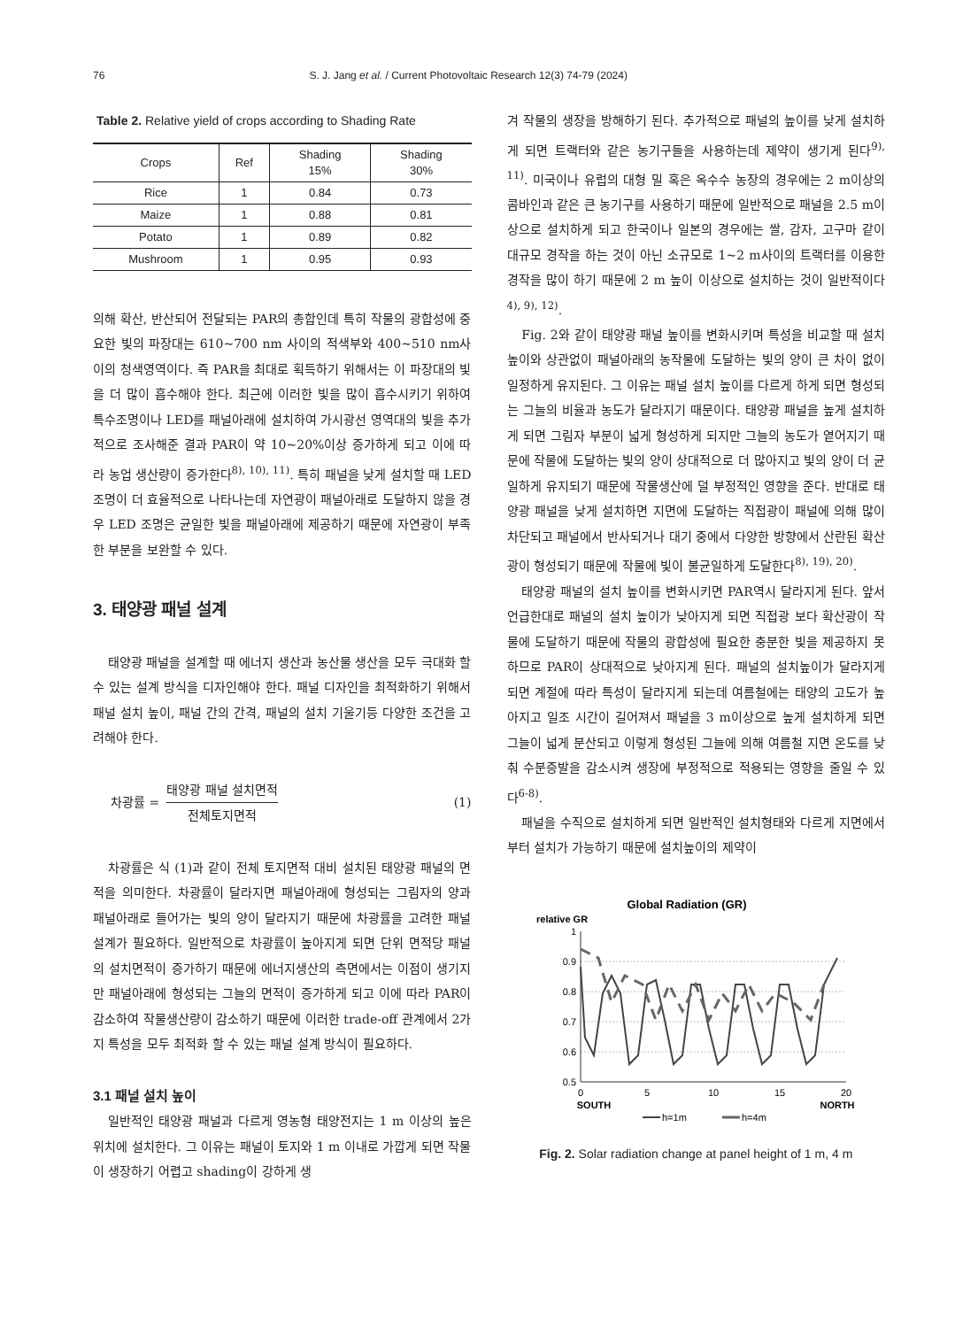76 S. J. Jang et al. / Current Photovoltaic Research 12(3) 74-79 (2024)
Table 2. Relative yield of crops according to Shading Rate
| Crops | Ref | Shading 15% | Shading 30% |
| --- | --- | --- | --- |
| Rice | 1 | 0.84 | 0.73 |
| Maize | 1 | 0.88 | 0.81 |
| Potato | 1 | 0.89 | 0.82 |
| Mushroom | 1 | 0.95 | 0.93 |
의해 확산, 반산되어 전달되는 PAR의 총합인데 특히 작물의 광합성에 중요한 빛의 파장대는 610~700 nm 사이의 적색부와 400~510 nm사이의 청색영역이다. 즉 PAR을 최대로 획득하기 위해서는 이 파장대의 빛을 더 많이 흡수해야 한다. 최근에 이러한 빛을 많이 흡수시키기 위하여 특수조명이나 LED를 패널아래에 설치하여 가시광선 영역대의 빛을 추가적으로 조사해준 결과 PAR이 약 10~20%이상 증가하게 되고 이에 따라 농업 생산량이 증가한다<sup>8), 10), 11)</sup>. 특히 패널을 낮게 설치할 때 LED 조명이 더 효율적으로 나타나는데 자연광이 패널아래로 도달하지 않을 경우 LED 조명은 균일한 빛을 패널아래에 제공하기 때문에 자연광이 부족한 부분을 보완할 수 있다.
3. 태양광 패널 설계
태양광 패널을 설계할 때 에너지 생산과 농산물 생산을 모두 극대화 할 수 있는 설계 방식을 디자인해야 한다. 패널 디자인을 최적화하기 위해서 패널 설치 높이, 패널 간의 간격, 패널의 설치 기울기등 다양한 조건을 고려해야 한다.
차광률 = 태양광 패널 설치면적 전체토지면적 (1)
차광률은 식 (1)과 같이 전체 토지면적 대비 설치된 태양광 패널의 면적을 의미한다. 차광률이 달라지면 패널아래에 형성되는 그림자의 양과 패널아래로 들어가는 빛의 양이 달라지기 때문에 차광률을 고려한 패널 설계가 필요하다. 일반적으로 차광률이 높아지게 되면 단위 면적당 패널의 설치면적이 증가하기 때문에 에너지생산의 측면에서는 이점이 생기지만 패널아래에 형성되는 그늘의 면적이 증가하게 되고 이에 따라 PAR이 감소하여 작물생산량이 감소하기 때문에 이러한 trade-off 관계에서 2가지 특성을 모두 최적화 할 수 있는 패널 설계 방식이 필요하다.
3.1 패널 설치 높이
일반적인 태양광 패널과 다르게 영농형 태양전지는 1 m 이상의 높은 위치에 설치한다. 그 이유는 패널이 토지와 1 m 이내로 가깝게 되면 작물이 생장하기 어렵고 shading이 강하게 생
겨 작물의 생장을 방해하기 된다. 추가적으로 패널의 높이를 낮게 설치하게 되면 트랙터와 같은 농기구들을 사용하는데 제약이 생기게 된다<sup>9), 11)</sup>. 미국이나 유럽의 대형 밀 혹은 옥수수 농장의 경우에는 2 m이상의 콤바인과 같은 큰 농기구를 사용하기 때문에 일반적으로 패널을 2.5 m이상으로 설치하게 되고 한국이나 일본의 경우에는 쌀, 감자, 고구마 같이 대규모 경작을 하는 것이 아닌 소규모로 1~2 m사이의 트랙터를 이용한 경작을 많이 하기 때문에 2 m 높이 이상으로 설치하는 것이 일반적이다<sup>4), 9), 12)</sup>.
Fig. 2와 같이 태양광 패널 높이를 변화시키며 특성을 비교할 때 설치 높이와 상관없이 패널아래의 농작물에 도달하는 빛의 양이 큰 차이 없이 일정하게 유지된다. 그 이유는 패널 설치 높이를 다르게 하게 되면 형성되는 그늘의 비율과 농도가 달라지기 때문이다. 태양광 패널을 높게 설치하게 되면 그림자 부분이 넓게 형성하게 되지만 그늘의 농도가 옅어지기 때문에 작물에 도달하는 빛의 양이 상대적으로 더 많아지고 빛의 양이 더 균일하게 유지되기 때문에 작물생산에 덜 부정적인 영향을 준다. 반대로 태양광 패널을 낮게 설치하면 지면에 도달하는 직접광이 패널에 의해 많이 차단되고 패널에서 반사되거나 대기 중에서 다양한 방향에서 산란된 확산광이 형성되기 때문에 작물에 빛이 불균일하게 도달한다<sup>8), 19), 20)</sup>.
태양광 패널의 설치 높이를 변화시키면 PAR역시 달라지게 된다. 앞서 언급한대로 패널의 설치 높이가 낮아지게 되면 직접광 보다 확산광이 작물에 도달하기 때문에 작물의 광합성에 필요한 충분한 빛을 제공하지 못하므로 PAR이 상대적으로 낮아지게 된다. 패널의 설치높이가 달라지게 되면 계절에 따라 특성이 달라지게 되는데 여름철에는 태양의 고도가 높아지고 일조 시간이 길어져서 패널을 3 m이상으로 높게 설치하게 되면 그늘이 넓게 분산되고 이렇게 형성된 그늘에 의해 여름철 지면 온도를 낮춰 수분증발을 감소시켜 생장에 부정적으로 적용되는 영향을 줄일 수 있다<sup>6-8)</sup>.
패널을 수직으로 설치하게 되면 일반적인 설치형태와 다르게 지면에서부터 설치가 가능하기 때문에 설치높이의 제약이
Global Radiation (GR)
relative GR
1
0.9
0.8
0.7
0.6
0.5
0
5
10
15
20
SOUTH
NORTH
h=1m
h=4m
Fig. 2. Solar radiation change at panel height of 1 m, 4 m